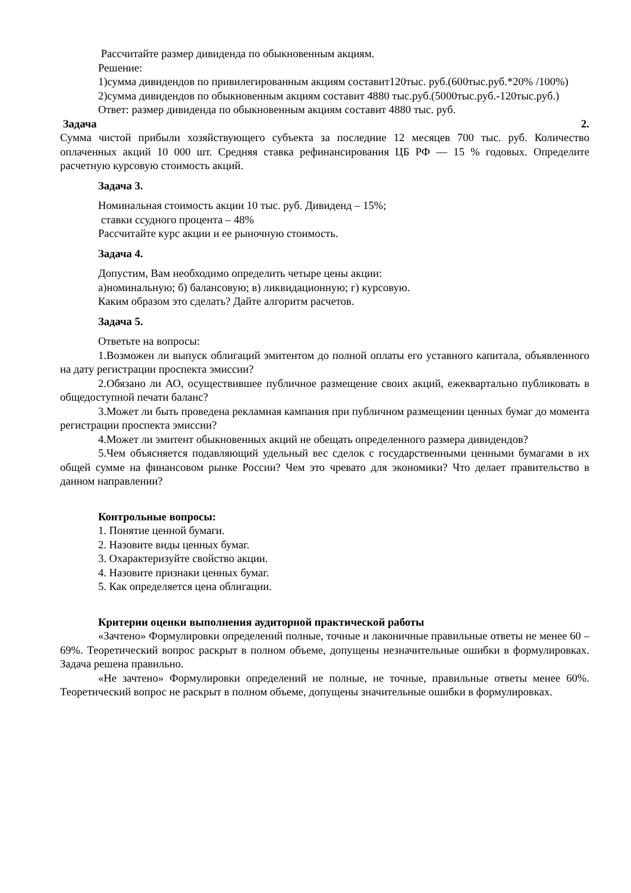Рассчитайте размер дивиденда по обыкновенным акциям.
Решение:
1)сумма дивидендов по привилегированным акциям составит120тыс. руб.(600тыс.руб.*20% /100%)
2)сумма дивидендов по обыкновенным акциям составит 4880 тыс.руб.(5000тыс.руб.-120тыс.руб.)
Ответ: размер дивиденда по обыкновенным акциям составит 4880 тыс. руб.
Задача 2.
Сумма чистой прибыли хозяйствующего субъекта за последние 12 месяцев 700 тыс. руб. Количество оплаченных акций 10 000 шт. Средняя ставка рефинансирования ЦБ РФ — 15 % годовых. Определите расчетную курсовую стоимость акций.
Задача 3.
Номинальная стоимость акции 10 тыс. руб. Дивиденд – 15%;
ставки ссудного процента – 48%
Рассчитайте курс акции и ее рыночную стоимость.
Задача 4.
Допустим, Вам необходимо определить четыре цены акции:
а)номинальную; б) балансовую; в) ликвидационную; г) курсовую.
Каким образом это сделать? Дайте алгоритм расчетов.
Задача 5.
Ответьте на вопросы:
1.Возможен ли выпуск облигаций эмитентом до полной оплаты его уставного капитала, объявленного на дату регистрации проспекта эмиссии?
2.Обязано ли АО, осуществившее публичное размещение своих акций, ежеквартально публиковать в общедоступной печати баланс?
3.Может ли быть проведена рекламная кампания при публичном размещении ценных бумаг до момента регистрации проспекта эмиссии?
4.Может ли эмитент обыкновенных акций не обещать определенного размера дивидендов?
5.Чем объясняется подавляющий удельный вес сделок с государственными ценными бумагами в их общей сумме на финансовом рынке России? Чем это чревато для экономики? Что делает правительство в данном направлении?
Контрольные вопросы:
1. Понятие ценной бумаги.
2. Назовите виды ценных бумаг.
3. Охарактеризуйте свойство акции.
4. Назовите признаки ценных бумаг.
5. Как определяется цена облигации.
Критерии оценки выполнения аудиторной практической работы
«Зачтено» Формулировки определений полные, точные и лаконичные правильные ответы не менее 60 – 69%. Теоретический вопрос раскрыт в полном объеме, допущены незначительные ошибки в формулировках. Задача решена правильно.
«Не зачтено» Формулировки определений не полные, не точные, правильные ответы менее 60%. Теоретический вопрос не раскрыт в полном объеме, допущены значительные ошибки в формулировках.